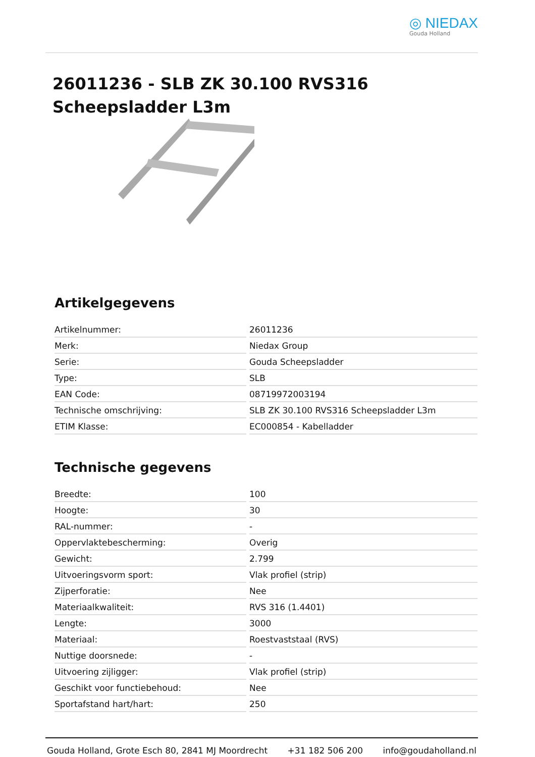◎ NIEDAX
Gouda Holland
26011236 - SLB ZK 30.100 RVS316 Scheepsladder L3m
Artikelgegevens
| Artikelnummer: | 26011236 |
| Merk: | Niedax Group |
| Serie: | Gouda Scheepsladder |
| Type: | SLB |
| EAN Code: | 08719972003194 |
| Technische omschrijving: | SLB ZK 30.100 RVS316 Scheepsladder L3m |
| ETIM Klasse: | EC000854 - Kabelladder |
Technische gegevens
| Breedte: | 100 |
| Hoogte: | 30 |
| RAL-nummer: | - |
| Oppervlaktebescherming: | Overig |
| Gewicht: | 2.799 |
| Uitvoeringsvorm sport: | Vlak profiel (strip) |
| Zijperforatie: | Nee |
| Materiaalkwaliteit: | RVS 316 (1.4401) |
| Lengte: | 3000 |
| Materiaal: | Roestvaststaal (RVS) |
| Nuttige doorsnede: | - |
| Uitvoering zijligger: | Vlak profiel (strip) |
| Geschikt voor functiebehoud: | Nee |
| Sportafstand hart/hart: | 250 |
Gouda Holland, Grote Esch 80, 2841 MJ Moordrecht +31 182 506 200 info@goudaholland.nl